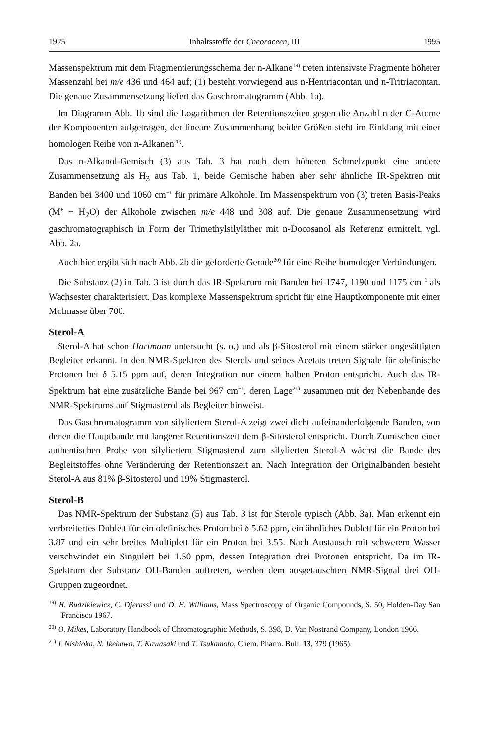1975 Inhaltsstoffe der Cneoraceen, III 1995
Massenspektrum mit dem Fragmentierungsschema der n-Alkane<sup>19)</sup> treten intensivste Fragmente höherer Massenzahl bei m/e 436 und 464 auf; (1) besteht vorwiegend aus n-Hentriacontan und n-Tritriacontan. Die genaue Zusammensetzung liefert das Gaschromatogramm (Abb. 1a).
Im Diagramm Abb. 1b sind die Logarithmen der Retentionszeiten gegen die Anzahl n der C-Atome der Komponenten aufgetragen, der lineare Zusammenhang beider Größen steht im Einklang mit einer homologen Reihe von n-Alkanen<sup>20)</sup>.
Das n-Alkanol-Gemisch (3) aus Tab. 3 hat nach dem höheren Schmelzpunkt eine andere Zusammensetzung als H<sub>3</sub> aus Tab. 1, beide Gemische haben aber sehr ähnliche IR-Spektren mit Banden bei 3400 und 1060 cm<sup>−1</sup> für primäre Alkohole. Im Massenspektrum von (3) treten Basis-Peaks (M<sup>+</sup> − H<sub>2</sub>O) der Alkohole zwischen m/e 448 und 308 auf. Die genaue Zusammensetzung wird gaschromatographisch in Form der Trimethylsilyläther mit n-Docosanol als Referenz ermittelt, vgl. Abb. 2a.
Auch hier ergibt sich nach Abb. 2b die geforderte Gerade<sup>20)</sup> für eine Reihe homologer Verbindungen.
Die Substanz (2) in Tab. 3 ist durch das IR-Spektrum mit Banden bei 1747, 1190 und 1175 cm<sup>−1</sup> als Wachsester charakterisiert. Das komplexe Massenspektrum spricht für eine Hauptkomponente mit einer Molmasse über 700.
Sterol-A
Sterol-A hat schon Hartmann untersucht (s. o.) und als β-Sitosterol mit einem stärker ungesättigten Begleiter erkannt. In den NMR-Spektren des Sterols und seines Acetats treten Signale für olefinische Protonen bei δ 5.15 ppm auf, deren Integration nur einem halben Proton entspricht. Auch das IR-Spektrum hat eine zusätzliche Bande bei 967 cm<sup>−1</sup>, deren Lage<sup>21)</sup> zusammen mit der Nebenbande des NMR-Spektrums auf Stigmasterol als Begleiter hinweist.
Das Gaschromatogramm von silyliertem Sterol-A zeigt zwei dicht aufeinanderfolgende Banden, von denen die Hauptbande mit längerer Retentionszeit dem β-Sitosterol entspricht. Durch Zumischen einer authentischen Probe von silyliertem Stigmasterol zum silylierten Sterol-A wächst die Bande des Begleitstoffes ohne Veränderung der Retentionszeit an. Nach Integration der Originalbanden besteht Sterol-A aus 81% β-Sitosterol und 19% Stigmasterol.
Sterol-B
Das NMR-Spektrum der Substanz (5) aus Tab. 3 ist für Sterole typisch (Abb. 3a). Man erkennt ein verbreitertes Dublett für ein olefinisches Proton bei δ 5.62 ppm, ein ähnliches Dublett für ein Proton bei 3.87 und ein sehr breites Multiplett für ein Proton bei 3.55. Nach Austausch mit schwerem Wasser verschwindet ein Singulett bei 1.50 ppm, dessen Integration drei Protonen entspricht. Da im IR-Spektrum der Substanz OH-Banden auftreten, werden dem ausgetauschten NMR-Signal drei OH-Gruppen zugeordnet.
<sup>19)</sup> H. Budzikiewicz, C. Djerassi und D. H. Williams, Mass Spectroscopy of Organic Compounds, S. 50, Holden-Day San Francisco 1967.
<sup>20)</sup> O. Mikes, Laboratory Handbook of Chromatographic Methods, S. 398, D. Van Nostrand Company, London 1966.
<sup>21)</sup> I. Nishioka, N. Ikehawa, T. Kawasaki und T. Tsukamoto, Chem. Pharm. Bull. 13, 379 (1965).